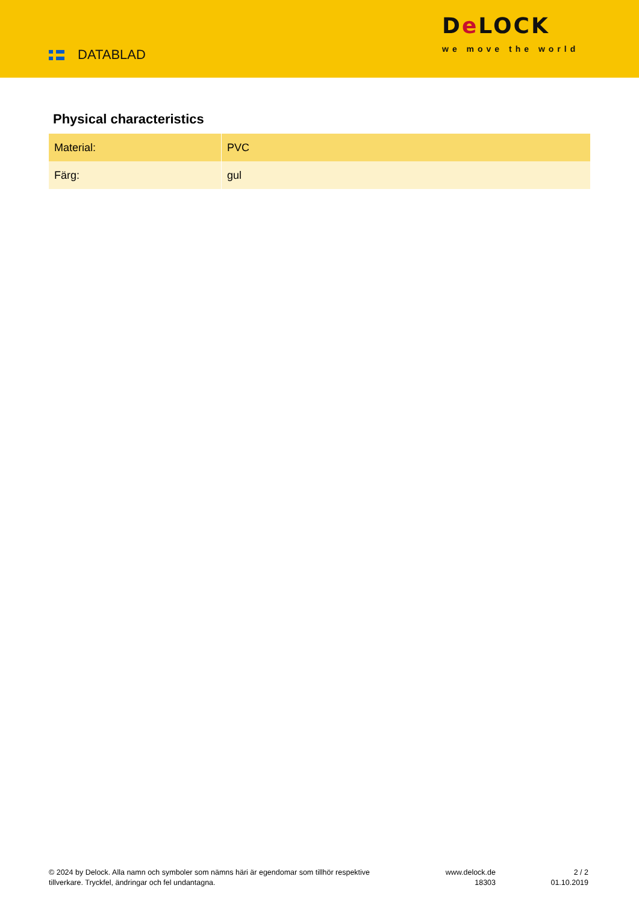DATABLAD
De LOCK
we move the world
Physical characteristics
| Material: | PVC |
| Färg: | gul |
© 2024 by Delock. Alla namn och symboler som nämns häri är egendomar som tillhör respektive tillverkare. Tryckfel, ändringar och fel undantagna.
www.delock.de
18303
2 / 2
01.10.2019